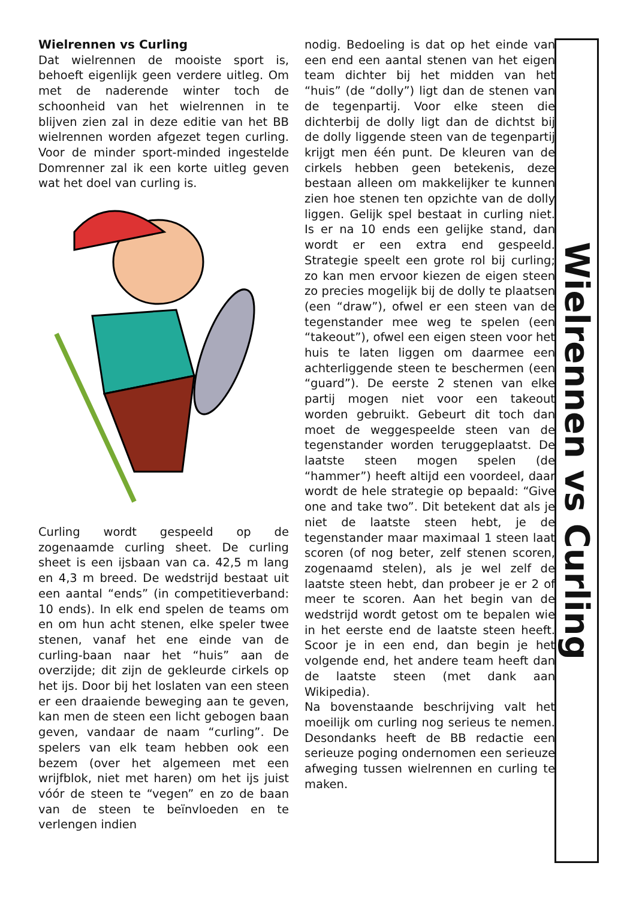Wielrennen vs Curling
Dat wielrennen de mooiste sport is, behoeft eigenlijk geen verdere uitleg. Om met de naderende winter toch de schoonheid van het wielrennen in te blijven zien zal in deze editie van het BB wielrennen worden afgezet tegen curling. Voor de minder sport-minded ingestelde Domrenner zal ik een korte uitleg geven wat het doel van curling is.
Curling wordt gespeeld op de zogenaamde curling sheet. De curling sheet is een ijsbaan van ca. 42,5 m lang en 4,3 m breed. De wedstrijd bestaat uit een aantal “ends” (in competitieverband: 10 ends). In elk end spelen de teams om en om hun acht stenen, elke speler twee stenen, vanaf het ene einde van de curling-baan naar het “huis” aan de overzijde; dit zijn de gekleurde cirkels op het ijs. Door bij het loslaten van een steen er een draaiende beweging aan te geven, kan men de steen een licht gebogen baan geven, vandaar de naam “curling”. De spelers van elk team hebben ook een bezem (over het algemeen met een wrijfblok, niet met haren) om het ijs juist vóór de steen te “vegen” en zo de baan van de steen te beïnvloeden en te verlengen indien
nodig. Bedoeling is dat op het einde van een end een aantal stenen van het eigen team dichter bij het midden van het “huis” (de “dolly”) ligt dan de stenen van de tegenpartij. Voor elke steen die dichterbij de dolly ligt dan de dichtst bij de dolly liggende steen van de tegenpartij krijgt men één punt. De kleuren van de cirkels hebben geen betekenis, deze bestaan alleen om makkelijker te kunnen zien hoe stenen ten opzichte van de dolly liggen. Gelijk spel bestaat in curling niet. Is er na 10 ends een gelijke stand, dan wordt er een extra end gespeeld. Strategie speelt een grote rol bij curling; zo kan men ervoor kiezen de eigen steen zo precies mogelijk bij de dolly te plaatsen (een “draw”), ofwel er een steen van de tegenstander mee weg te spelen (een “takeout”), ofwel een eigen steen voor het huis te laten liggen om daarmee een achterliggende steen te beschermen (een “guard”). De eerste 2 stenen van elke partij mogen niet voor een takeout worden gebruikt. Gebeurt dit toch dan moet de weggespeelde steen van de tegenstander worden teruggeplaatst. De laatste steen mogen spelen (de “hammer”) heeft altijd een voordeel, daar wordt de hele strategie op bepaald: “Give one and take two”. Dit betekent dat als je niet de laatste steen hebt, je de tegenstander maar maximaal 1 steen laat scoren (of nog beter, zelf stenen scoren, zogenaamd stelen), als je wel zelf de laatste steen hebt, dan probeer je er 2 of meer te scoren. Aan het begin van de wedstrijd wordt getost om te bepalen wie in het eerste end de laatste steen heeft. Scoor je in een end, dan begin je het volgende end, het andere team heeft dan de laatste steen (met dank aan Wikipedia).
Na bovenstaande beschrijving valt het moeilijk om curling nog serieus te nemen. Desondanks heeft de BB redactie een serieuze poging ondernomen een serieuze afweging tussen wielrennen en curling te maken.
Wielrennen vs Curling